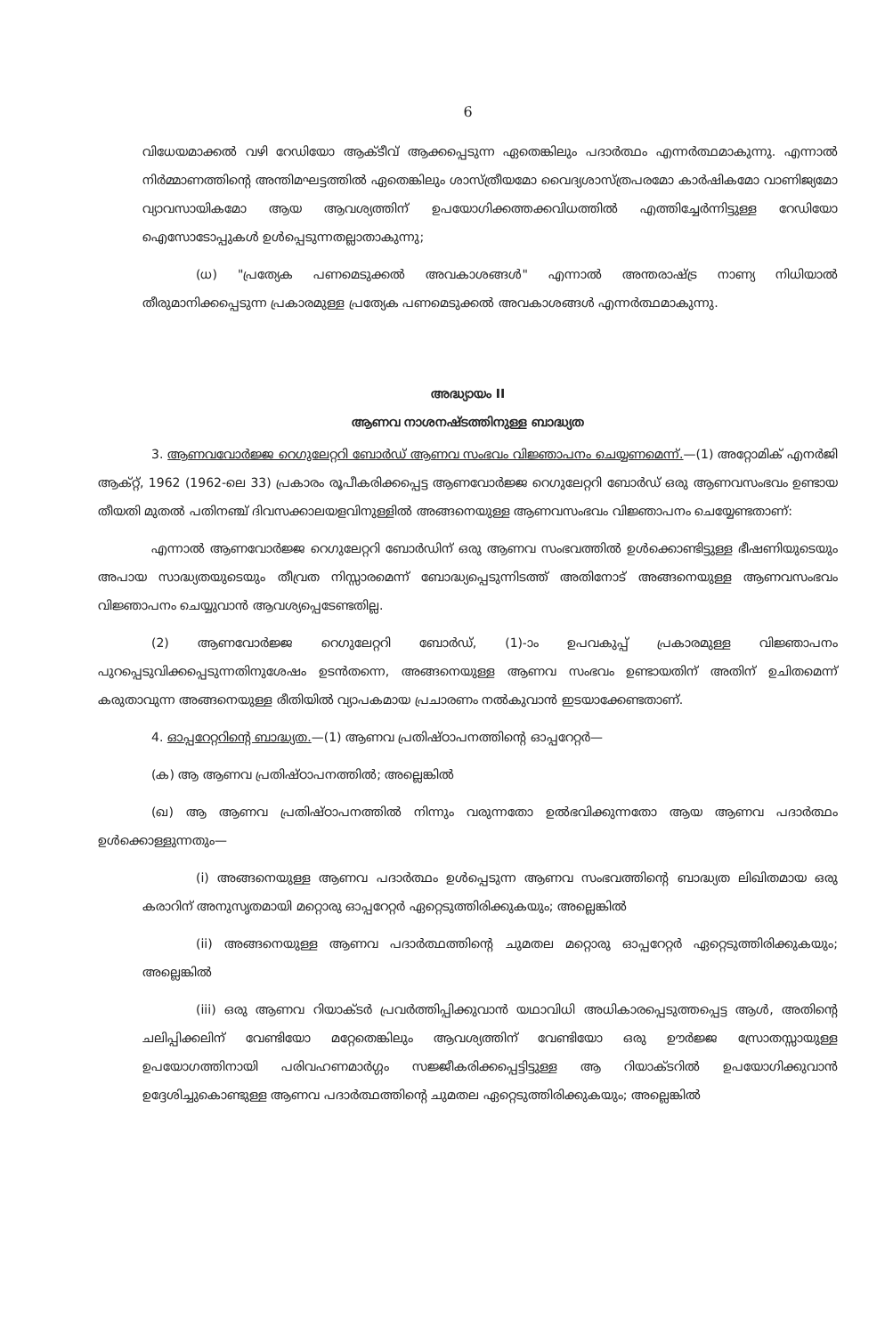6
വിധേയമാക്കൽ വഴി റേഡിയോ ആക്ടീവ് ആക്കപ്പെടുന്ന ഏതെങ്കിലും പദാർത്ഥം എന്നർത്ഥമാകുന്നു. എന്നാൽ നിർമ്മാണത്തിന്റെ അന്തിമഘട്ടത്തിൽ ഏതെങ്കിലും ശാസ്ത്രീയമോ വൈദ്യശാസ്ത്രപരമോ കാർഷികമോ വാണിജ്യമോ വ്യാവസായികമോ ആയ ആവശ്യത്തിന് ഉപയോഗിക്കത്തക്കവിധത്തിൽ എത്തിച്ചേർന്നിട്ടുള്ള റേഡിയോ ഐസോടോപ്പുകൾ ഉൾപ്പെടുന്നതല്ലാതാകുന്നു;
(ധ) "പ്രത്യേക പണമെടുക്കൽ അവകാശങ്ങൾ" എന്നാൽ അന്തരാഷ്ട്ര നാണ്യ നിധിയാൽ തീരുമാനിക്കപ്പെടുന്ന പ്രകാരമുള്ള പ്രത്യേക പണമെടുക്കൽ അവകാശങ്ങൾ എന്നർത്ഥമാകുന്നു.
അദ്ധ്യായം II
ആണവ നാശനഷ്ടത്തിനുള്ള ബാദ്ധ്യത
3. ആണവവോർജ്ജ റെഗുലേറ്ററി ബോർഡ് ആണവ സംഭവം വിജ്ഞാപനം ചെയ്യണമെന്ന്.—(1) അറ്റോമിക് എനർജി ആക്റ്റ്, 1962 (1962-ലെ 33) പ്രകാരം രൂപീകരിക്കപ്പെട്ട ആണവോർജ്ജ റെഗുലേറ്ററി ബോർഡ് ഒരു ആണവസംഭവം ഉണ്ടായ തീയതി മുതൽ പതിനഞ്ച് ദിവസക്കാലയളവിനുള്ളിൽ അങ്ങനെയുള്ള ആണവസംഭവം വിജ്ഞാപനം ചെയ്യേണ്ടതാണ്:
എന്നാൽ ആണവോർജ്ജ റെഗുലേറ്ററി ബോർഡിന് ഒരു ആണവ സംഭവത്തിൽ ഉൾക്കൊണ്ടിട്ടുള്ള ഭീഷണിയുടെയും അപായ സാദ്ധ്യതയുടെയും തീവ്രത നിസ്സാരമെന്ന് ബോദ്ധ്യപ്പെടുന്നിടത്ത് അതിനോട് അങ്ങനെയുള്ള ആണവസംഭവം വിജ്ഞാപനം ചെയ്യുവാൻ ആവശ്യപ്പെടേണ്ടതില്ല.
(2) ആണവോർജ്ജ റെഗുലേറ്ററി ബോർഡ്, (1)-ാം ഉപവകുപ്പ് പ്രകാരമുള്ള വിജ്ഞാപനം പുറപ്പെടുവിക്കപ്പെടുന്നതിനുശേഷം ഉടൻതന്നെ, അങ്ങനെയുള്ള ആണവ സംഭവം ഉണ്ടായതിന് അതിന് ഉചിതമെന്ന് കരുതാവുന്ന അങ്ങനെയുള്ള രീതിയിൽ വ്യാപകമായ പ്രചാരണം നൽകുവാൻ ഇടയാക്കേണ്ടതാണ്.
4. ഓപ്പറേറ്ററിന്റെ ബാദ്ധ്യത.—(1) ആണവ പ്രതിഷ്ഠാപനത്തിന്റെ ഓപ്പറേറ്റർ—
(ക) ആ ആണവ പ്രതിഷ്ഠാപനത്തിൽ; അല്ലെങ്കിൽ
(ഖ) ആ ആണവ പ്രതിഷ്ഠാപനത്തിൽ നിന്നും വരുന്നതോ ഉൽഭവിക്കുന്നതോ ആയ ആണവ പദാർത്ഥം ഉൾക്കൊള്ളുന്നതും—
(i) അങ്ങനെയുള്ള ആണവ പദാർത്ഥം ഉൾപ്പെടുന്ന ആണവ സംഭവത്തിന്റെ ബാദ്ധ്യത ലിഖിതമായ ഒരു കരാറിന് അനുസൃതമായി മറ്റൊരു ഓപ്പറേറ്റർ ഏറ്റെടുത്തിരിക്കുകയും; അല്ലെങ്കിൽ
(ii) അങ്ങനെയുള്ള ആണവ പദാർത്ഥത്തിന്റെ ചുമതല മറ്റൊരു ഓപ്പറേറ്റർ ഏറ്റെടുത്തിരിക്കുകയും; അല്ലെങ്കിൽ
(iii) ഒരു ആണവ റിയാക്ടർ പ്രവർത്തിപ്പിക്കുവാൻ യഥാവിധി അധികാരപ്പെടുത്തപ്പെട്ട ആൾ, അതിന്റെ ചലിപ്പിക്കലിന് വേണ്ടിയോ മറ്റേതെങ്കിലും ആവശ്യത്തിന് വേണ്ടിയോ ഒരു ഊർജ്ജ സ്രോതസ്സായുള്ള ഉപയോഗത്തിനായി പരിവഹണമാർഗ്ഗം സജ്ജീകരിക്കപ്പെട്ടിട്ടുള്ള ആ റിയാക്ടറിൽ ഉപയോഗിക്കുവാൻ ഉദ്ദേശിച്ചുകൊണ്ടുള്ള ആണവ പദാർത്ഥത്തിന്റെ ചുമതല ഏറ്റെടുത്തിരിക്കുകയും; അല്ലെങ്കിൽ